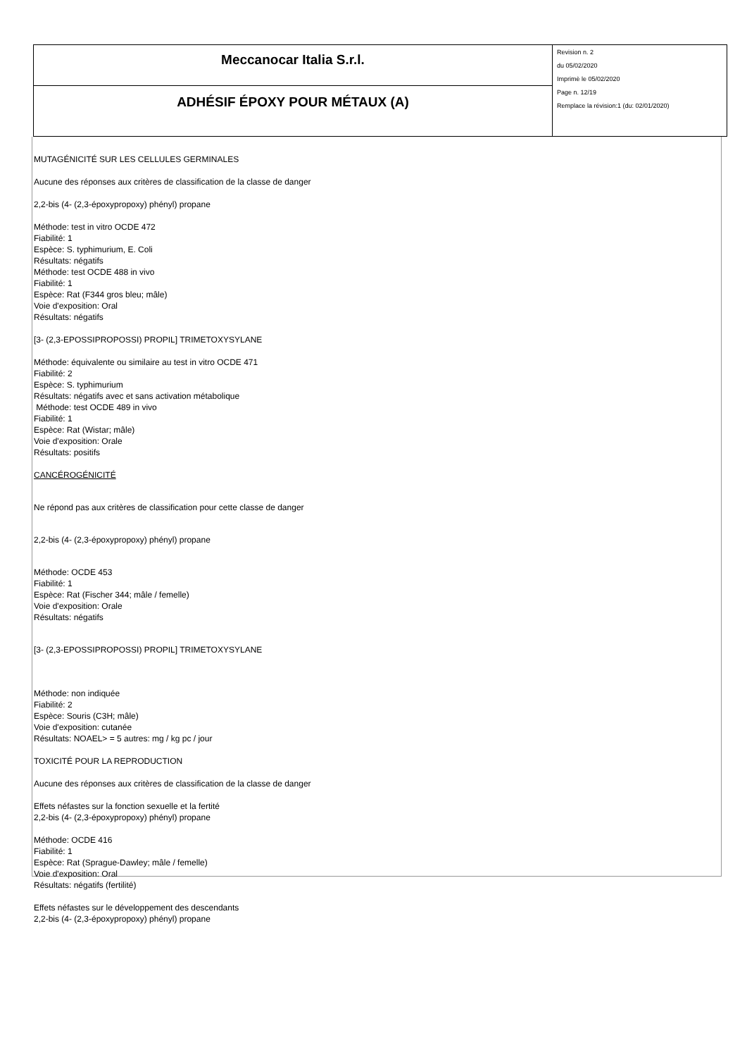| Meccanocar Italia S.r.l. | Revision n. 2 du 05/02/2020 Imprimè le 05/02/2020 Page n. 12/19 Remplace la révision:1 (du: 02/01/2020) |
| ADHÉSIF ÉPOXY POUR MÉTAUX (A) | |
MUTAGÉNICITÉ SUR LES CELLULES GERMINALES
Aucune des réponses aux critères de classification de la classe de danger
2,2-bis (4- (2,3-époxypropoxy) phényl) propane
Méthode: test in vitro OCDE 472
Fiabilité: 1
Espèce: S. typhimurium, E. Coli
Résultats: négatifs
Méthode: test OCDE 488 in vivo
Fiabilité: 1
Espèce: Rat (F344 gros bleu; mâle)
Voie d'exposition: Oral
Résultats: négatifs
[3- (2,3-EPOSSIPROPOSSI) PROPIL] TRIMETOXYSYLANE
Méthode: équivalente ou similaire au test in vitro OCDE 471
Fiabilité: 2
Espèce: S. typhimurium
Résultats: négatifs avec et sans activation métabolique
Méthode: test OCDE 489 in vivo
Fiabilité: 1
Espèce: Rat (Wistar; mâle)
Voie d'exposition: Orale
Résultats: positifs
CANCÉROGÉNICITÉ
Ne répond pas aux critères de classification pour cette classe de danger
2,2-bis (4- (2,3-époxypropoxy) phényl) propane
Méthode: OCDE 453
Fiabilité: 1
Espèce: Rat (Fischer 344; mâle / femelle)
Voie d'exposition: Orale
Résultats: négatifs
[3- (2,3-EPOSSIPROPOSSI) PROPIL] TRIMETOXYSYLANE
Méthode: non indiquée
Fiabilité: 2
Espèce: Souris (C3H; mâle)
Voie d'exposition: cutanée
Résultats: NOAEL> = 5 autres: mg / kg pc / jour
TOXICITÉ POUR LA REPRODUCTION
Aucune des réponses aux critères de classification de la classe de danger
Effets néfastes sur la fonction sexuelle et la fertité
2,2-bis (4- (2,3-époxypropoxy) phényl) propane
Méthode: OCDE 416
Fiabilité: 1
Espèce: Rat (Sprague-Dawley; mâle / femelle)
Voie d'exposition: Oral
Résultats: négatifs (fertilité)
Effets néfastes sur le développement des descendants
2,2-bis (4- (2,3-époxypropoxy) phényl) propane